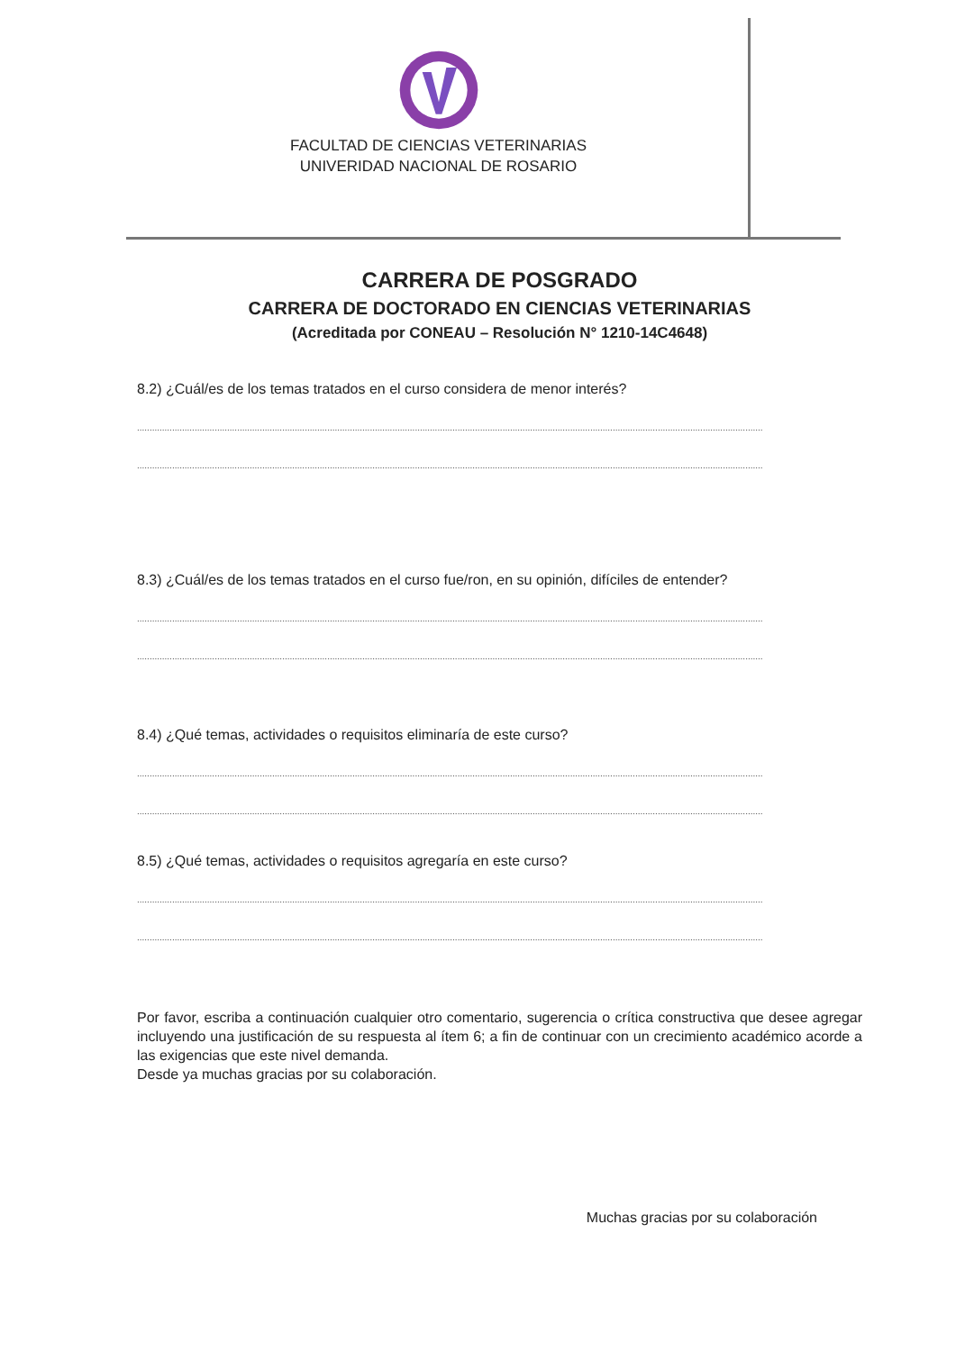FACULTAD DE CIENCIAS VETERINARIAS
UNIVERIDAD NACIONAL DE ROSARIO
CARRERA DE POSGRADO
CARRERA DE DOCTORADO EN CIENCIAS VETERINARIAS
(Acreditada por CONEAU – Resolución N° 1210-14C4648)
8.2) ¿Cuál/es de los temas tratados en el curso considera de menor interés?
..........................................................................................................................................................................................................................................................
..........................................................................................................................................................................................................................................................
8.3) ¿Cuál/es de los temas tratados en el curso fue/ron, en su opinión, difíciles de entender?
..........................................................................................................................................................................................................................................................
..........................................................................................................................................................................................................................................................
8.4) ¿Qué temas, actividades o requisitos eliminaría de este curso?
..........................................................................................................................................................................................................................................................
..........................................................................................................................................................................................................................................................
8.5) ¿Qué temas, actividades o requisitos agregaría en este curso?
..........................................................................................................................................................................................................................................................
..........................................................................................................................................................................................................................................................
Por favor, escriba a continuación cualquier otro comentario, sugerencia o crítica constructiva que desee agregar incluyendo una justificación de su respuesta al ítem 6; a fin de continuar con un crecimiento académico acorde a las exigencias que este nivel demanda.
Desde ya muchas gracias por su colaboración.
Muchas gracias por su colaboración